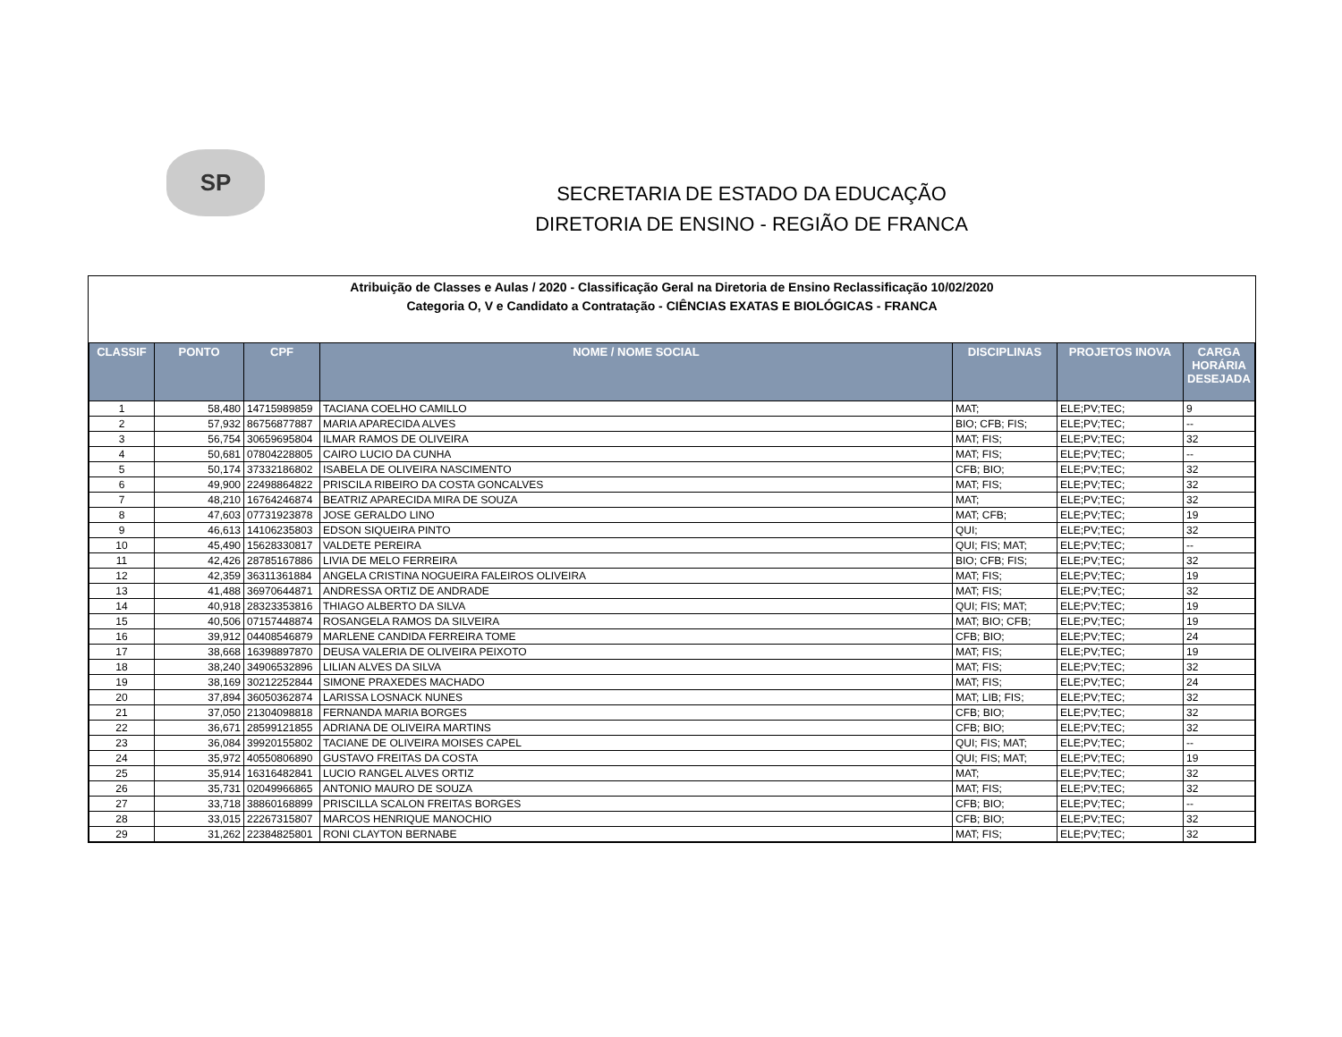SP
SECRETARIA DE ESTADO DA EDUCAÇÃO
DIRETORIA DE ENSINO - REGIÃO DE FRANCA
Atribuição de Classes e Aulas / 2020 - Classificação Geral na Diretoria de Ensino Reclassificação 10/02/2020
Categoria O, V e Candidato a Contratação - CIÊNCIAS EXATAS E BIOLÓGICAS - FRANCA
| CLASSIF | PONTO | CPF | NOME / NOME SOCIAL | DISCIPLINAS | PROJETOS INOVA | CARGA HORÁRIA DESEJADA |
| --- | --- | --- | --- | --- | --- | --- |
| 1 | 58,480 | 14715989859 | TACIANA COELHO CAMILLO | MAT; | ELE;PV;TEC; | 9 |
| 2 | 57,932 | 86756877887 | MARIA APARECIDA ALVES | BIO; CFB; FIS; | ELE;PV;TEC; | -- |
| 3 | 56,754 | 30659695804 | ILMAR RAMOS DE OLIVEIRA | MAT; FIS; | ELE;PV;TEC; | 32 |
| 4 | 50,681 | 07804228805 | CAIRO LUCIO DA CUNHA | MAT; FIS; | ELE;PV;TEC; | -- |
| 5 | 50,174 | 37332186802 | ISABELA DE OLIVEIRA NASCIMENTO | CFB; BIO; | ELE;PV;TEC; | 32 |
| 6 | 49,900 | 22498864822 | PRISCILA RIBEIRO DA COSTA GONCALVES | MAT; FIS; | ELE;PV;TEC; | 32 |
| 7 | 48,210 | 16764246874 | BEATRIZ APARECIDA MIRA DE SOUZA | MAT; | ELE;PV;TEC; | 32 |
| 8 | 47,603 | 07731923878 | JOSE GERALDO LINO | MAT; CFB; | ELE;PV;TEC; | 19 |
| 9 | 46,613 | 14106235803 | EDSON SIQUEIRA PINTO | QUI; | ELE;PV;TEC; | 32 |
| 10 | 45,490 | 15628330817 | VALDETE PEREIRA | QUI; FIS; MAT; | ELE;PV;TEC; | -- |
| 11 | 42,426 | 28785167886 | LIVIA DE MELO FERREIRA | BIO; CFB; FIS; | ELE;PV;TEC; | 32 |
| 12 | 42,359 | 36311361884 | ANGELA CRISTINA NOGUEIRA FALEIROS OLIVEIRA | MAT; FIS; | ELE;PV;TEC; | 19 |
| 13 | 41,488 | 36970644871 | ANDRESSA ORTIZ DE ANDRADE | MAT; FIS; | ELE;PV;TEC; | 32 |
| 14 | 40,918 | 28323353816 | THIAGO ALBERTO DA SILVA | QUI; FIS; MAT; | ELE;PV;TEC; | 19 |
| 15 | 40,506 | 07157448874 | ROSANGELA RAMOS DA SILVEIRA | MAT; BIO; CFB; | ELE;PV;TEC; | 19 |
| 16 | 39,912 | 04408546879 | MARLENE CANDIDA FERREIRA TOME | CFB; BIO; | ELE;PV;TEC; | 24 |
| 17 | 38,668 | 16398897870 | DEUSA VALERIA DE OLIVEIRA PEIXOTO | MAT; FIS; | ELE;PV;TEC; | 19 |
| 18 | 38,240 | 34906532896 | LILIAN ALVES DA SILVA | MAT; FIS; | ELE;PV;TEC; | 32 |
| 19 | 38,169 | 30212252844 | SIMONE PRAXEDES MACHADO | MAT; FIS; | ELE;PV;TEC; | 24 |
| 20 | 37,894 | 36050362874 | LARISSA LOSNACK NUNES | MAT; LIB; FIS; | ELE;PV;TEC; | 32 |
| 21 | 37,050 | 21304098818 | FERNANDA MARIA BORGES | CFB; BIO; | ELE;PV;TEC; | 32 |
| 22 | 36,671 | 28599121855 | ADRIANA DE OLIVEIRA MARTINS | CFB; BIO; | ELE;PV;TEC; | 32 |
| 23 | 36,084 | 39920155802 | TACIANE DE OLIVEIRA MOISES CAPEL | QUI; FIS; MAT; | ELE;PV;TEC; | -- |
| 24 | 35,972 | 40550806890 | GUSTAVO FREITAS DA COSTA | QUI; FIS; MAT; | ELE;PV;TEC; | 19 |
| 25 | 35,914 | 16316482841 | LUCIO RANGEL ALVES ORTIZ | MAT; | ELE;PV;TEC; | 32 |
| 26 | 35,731 | 02049966865 | ANTONIO MAURO DE SOUZA | MAT; FIS; | ELE;PV;TEC; | 32 |
| 27 | 33,718 | 38860168899 | PRISCILLA SCALON FREITAS BORGES | CFB; BIO; | ELE;PV;TEC; | -- |
| 28 | 33,015 | 22267315807 | MARCOS HENRIQUE MANOCHIO | CFB; BIO; | ELE;PV;TEC; | 32 |
| 29 | 31,262 | 22384825801 | RONI CLAYTON BERNABE | MAT; FIS; | ELE;PV;TEC; | 32 |